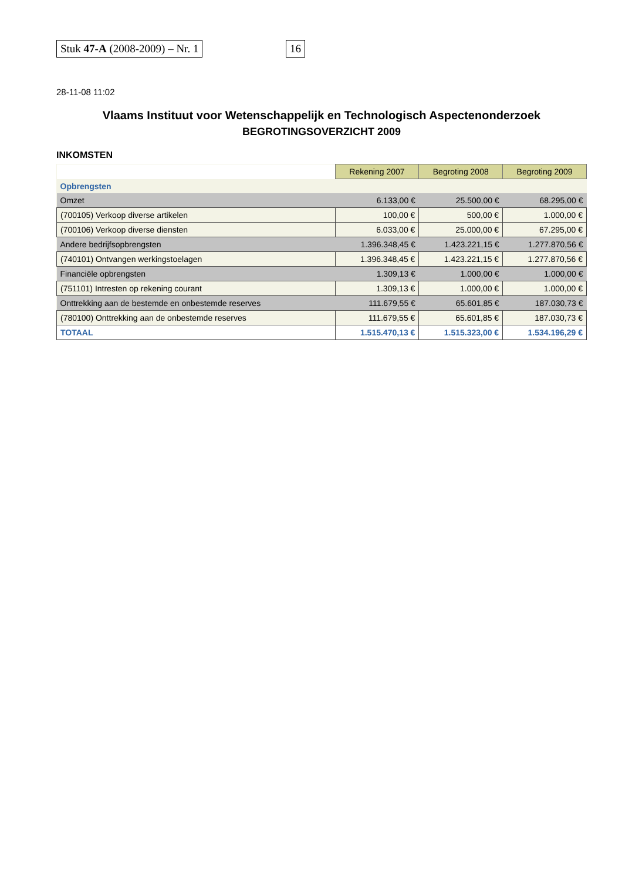Stuk 47-A (2008-2009) – Nr. 1 16
28-11-08 11:02
Vlaams Instituut voor Wetenschappelijk en Technologisch Aspectenonderzoek
BEGROTINGSOVERZICHT 2009
INKOMSTEN
| | Rekening 2007 | Begroting 2008 | Begroting 2009 |
| --- | --- | --- | --- |
| Opbrengsten | | | |
| Omzet | 6.133,00 € | 25.500,00 € | 68.295,00 € |
| (700105) Verkoop diverse artikelen | 100,00 € | 500,00 € | 1.000,00 € |
| (700106) Verkoop diverse diensten | 6.033,00 € | 25.000,00 € | 67.295,00 € |
| Andere bedrijfsopbrengsten | 1.396.348,45 € | 1.423.221,15 € | 1.277.870,56 € |
| (740101) Ontvangen werkingstoelagen | 1.396.348,45 € | 1.423.221,15 € | 1.277.870,56 € |
| Financiële opbrengsten | 1.309,13 € | 1.000,00 € | 1.000,00 € |
| (751101) Intresten op rekening courant | 1.309,13 € | 1.000,00 € | 1.000,00 € |
| Onttrekking aan de bestemde en onbestemde reserves | 111.679,55 € | 65.601,85 € | 187.030,73 € |
| (780100) Onttrekking aan de onbestemde reserves | 111.679,55 € | 65.601,85 € | 187.030,73 € |
| TOTAAL | 1.515.470,13 € | 1.515.323,00 € | 1.534.196,29 € |